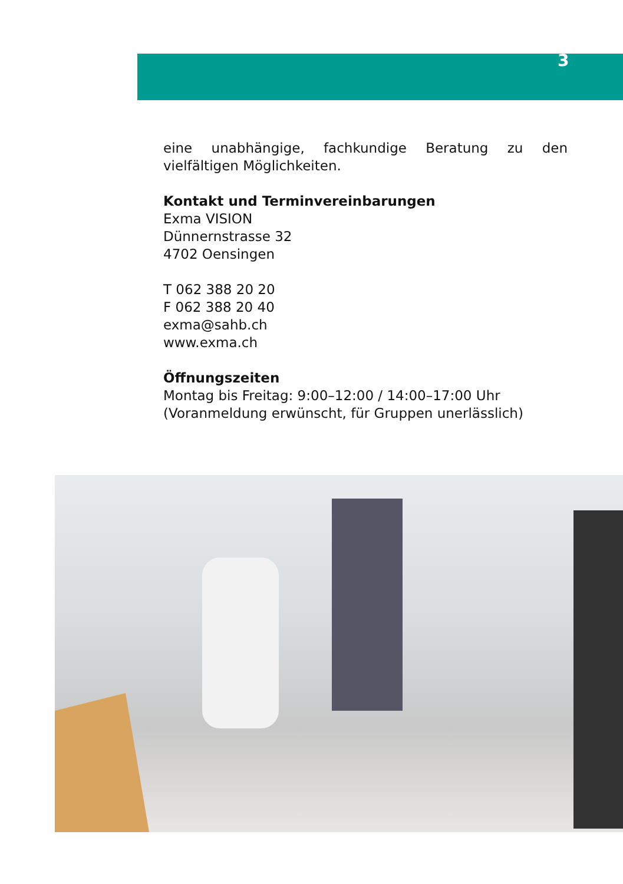3
eine unabhängige, fachkundige Beratung zu den vielfältigen Möglichkeiten.
Kontakt und Terminvereinbarungen
Exma VISION
Dünnernstrasse 32
4702 Oensingen
T 062 388 20 20
F 062 388 20 40
exma@sahb.ch
www.exma.ch
Öffnungszeiten
Montag bis Freitag: 9:00–12:00 / 14:00–17:00 Uhr
(Voranmeldung erwünscht, für Gruppen unerlässlich)